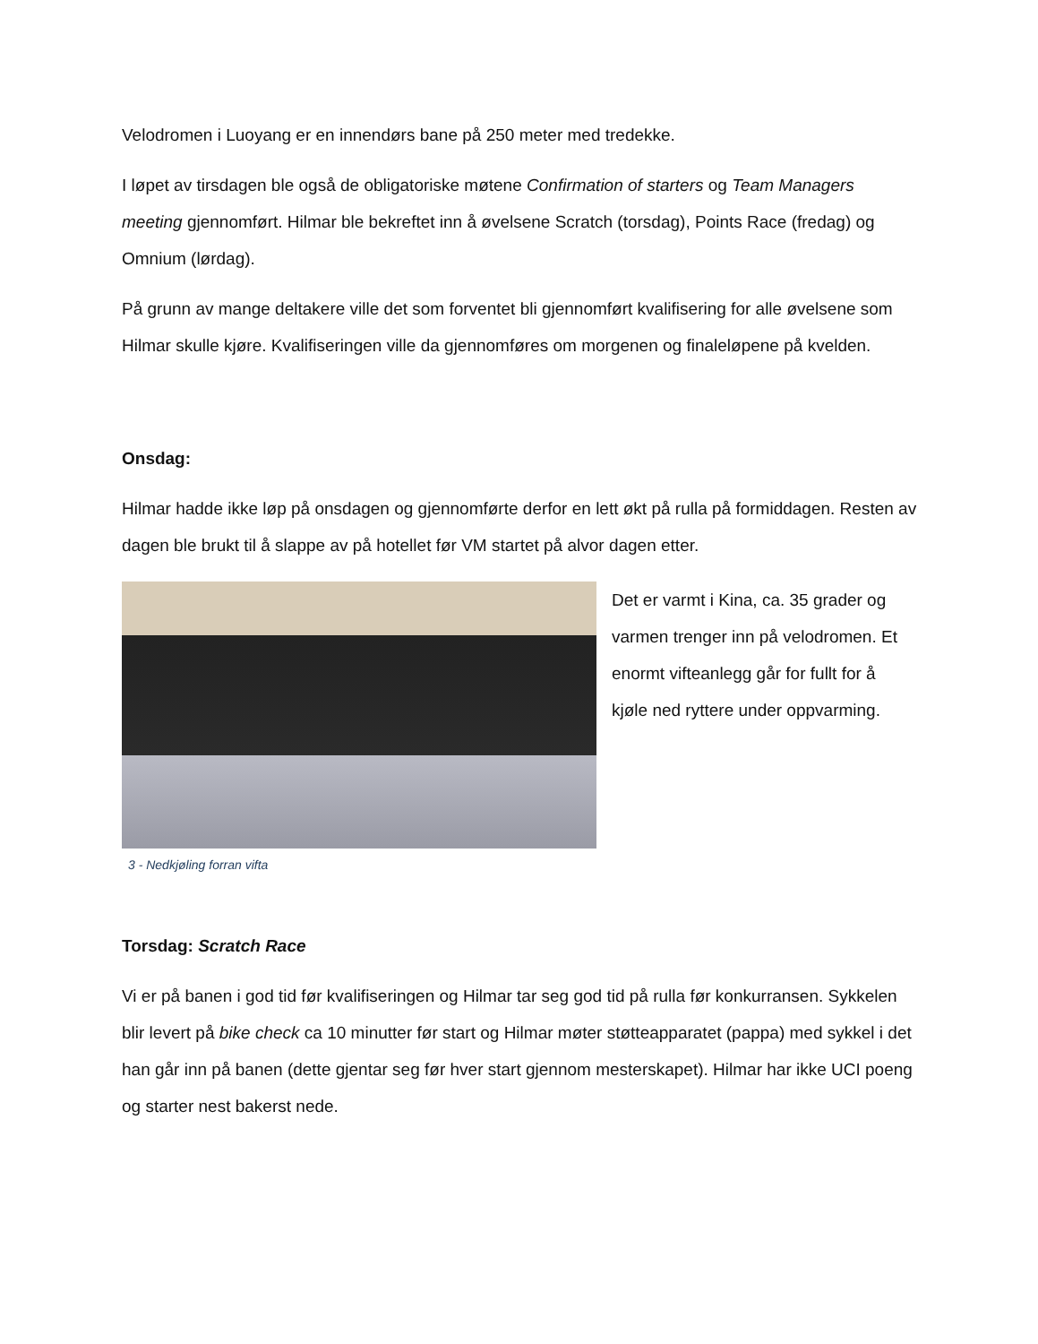Velodromen i Luoyang er en innendørs bane på 250 meter med tredekke.
I løpet av tirsdagen ble også de obligatoriske møtene Confirmation of starters og Team Managers meeting gjennomført. Hilmar ble bekreftet inn å øvelsene Scratch (torsdag), Points Race (fredag) og Omnium (lørdag).
På grunn av mange deltakere ville det som forventet bli gjennomført kvalifisering for alle øvelsene som Hilmar skulle kjøre. Kvalifiseringen ville da gjennomføres om morgenen og finaleløpene på kvelden.
Onsdag:
Hilmar hadde ikke løp på onsdagen og gjennomførte derfor en lett økt på rulla på formiddagen. Resten av dagen ble brukt til å slappe av på hotellet før VM startet på alvor dagen etter.
3 - Nedkjøling forran vifta
Det er varmt i Kina, ca. 35 grader og varmen trenger inn på velodromen. Et enormt vifteanlegg går for fullt for å kjøle ned ryttere under oppvarming.
Torsdag: Scratch Race
Vi er på banen i god tid før kvalifiseringen og Hilmar tar seg god tid på rulla før konkurransen. Sykkelen blir levert på bike check ca 10 minutter før start og Hilmar møter støtteapparatet (pappa) med sykkel i det han går inn på banen (dette gjentar seg før hver start gjennom mesterskapet). Hilmar har ikke UCI poeng og starter nest bakerst nede.